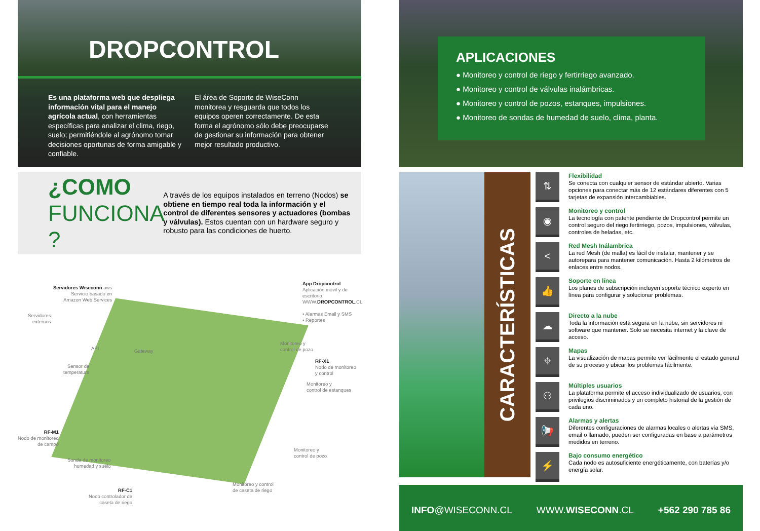DROPCONTROL
Es una plataforma web que despliega información vital para el manejo agrícola actual, con herramientas específicas para analizar el clima, riego, suelo; permitiéndole al agrónomo tomar decisiones oportunas de forma amigable y confiable.
El área de Soporte de WiseConn monitorea y resguarda que todos los equipos operen correctamente. De esta forma el agrónomo sólo debe preocuparse de gestionar su información para obtener mejor resultado productivo.
¿COMO
FUNCIONA ?
A través de los equipos instalados en terreno (Nodos) se obtiene en tiempo real toda la información y el control de diferentes sensores y actuadores (bombas y válvulas). Estos cuentan con un hardware seguro y robusto para las condiciones de huerto.
Servidores Wiseconn aws
Servicio basado en
Amazon Web Services
Servidores
externos
API Gateway
App Dropcontrol
Aplicación móvil y de escritorio
WWW.DROPCONTROL.CL
• Alarmas Email y SMS
• Reportes
Monitoreo y
control de pozo
RF-X1
Nodo de monitoreo
y control
Monitoreo y
control de estanques
Sensor de
temperatura
RF-M1
Nodo de monitoreo
de campo
Sonda de monitoreo
humedad y suelo
Monitoreo y
control de pozo
Monitoreo y control
de caseta de riego
RF-C1
Nodo controlador de
caseta de riego
APLICACIONES
● Monitoreo y control de riego y fertirriego avanzado.
● Monitoreo y control de válvulas inalámbricas.
● Monitoreo y control de pozos, estanques, impulsiones.
● Monitoreo de sondas de humedad de suelo, clima, planta.
CARACTERÍSTICAS
⇅
Flexibilidad
Se conecta con cualquier sensor de estándar abierto. Varias opciones para conectar más de 12 estándares diferentes con 5 tarjetas de expansión intercambiables.
◉
Monitoreo y control
La tecnología con patente pendiente de Dropcontrol permite un control seguro del riego,fertirriego, pozos, impulsiones, válvulas, controles de heladas, etc.
<
Red Mesh Inálambrica
La red Mesh (de malla) es fácil de instalar, mantener y se autorepara para mantener comunicación. Hasta 2 kilómetros de enlaces entre nodos.
👍
Soporte en línea
Los planes de subscripción incluyen soporte técnico experto en línea para configurar y solucionar problemas.
☁
Directo a la nube
Toda la información está segura en la nube, sin servidores ni software que mantener. Solo se necesita internet y la clave de acceso.
⌖
Mapas
La visualización de mapas permite ver fácilmente el estado general de su proceso y ubicar los problemas fácilmente.
⚇
Múltiples usuarios
La plataforma permite el acceso individualizado de usuarios, con privilegios discriminados y un completo historial de la gestión de cada uno.
📢
Alarmas y alertas
Diferentes configuraciones de alarmas locales o alertas vía SMS, email o llamado, pueden ser configuradas en base a parámetros medidos en terreno.
⚡
Bajo consumo energético
Cada nodo es autosuficiente energéticamente, con baterías y/o energía solar.
INFO@WISECONN.CL WWW.WISECONN.CL +562 290 785 86